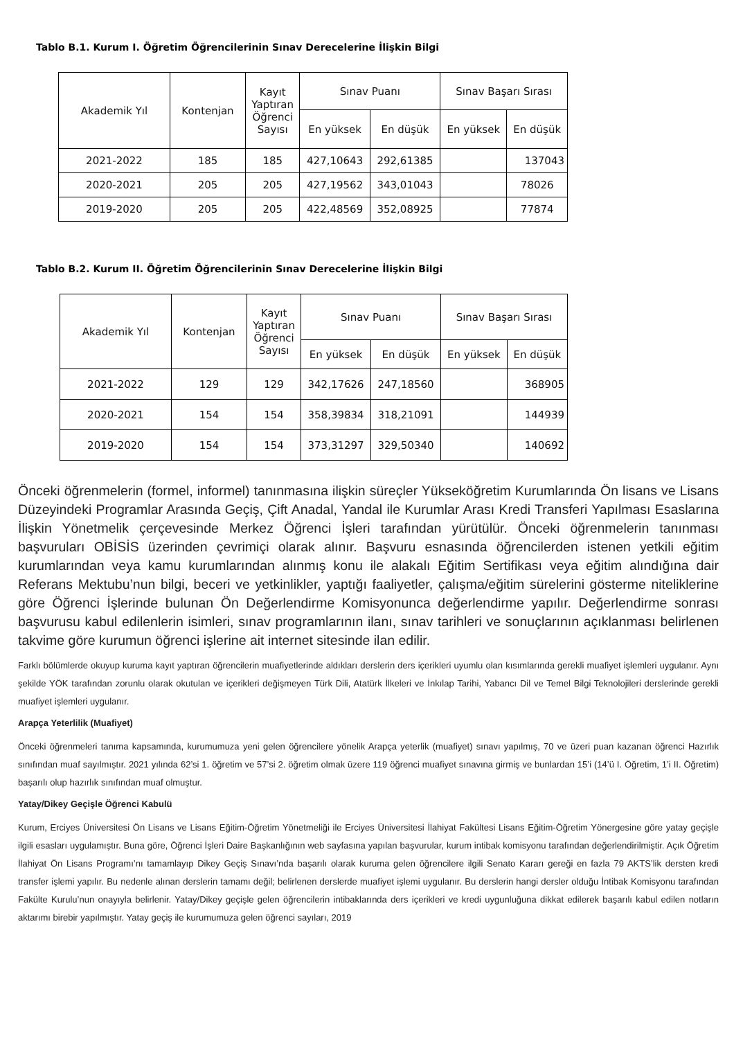Tablo B.1. Kurum I. Öğretim Öğrencilerinin Sınav Derecelerine İlişkin Bilgi
| Akademik Yıl | Kontenjan | Kayıt Yaptıran Öğrenci Sayısı | Sınav Puanı | | Sınav Başarı Sırası | |
| --- | --- | --- | --- | --- | --- | --- |
| | | | En yüksek | En düşük | En yüksek | En düşük |
| 2021-2022 | 185 | 185 | 427,10643 | 292,61385 | | 137043 |
| 2020-2021 | 205 | 205 | 427,19562 | 343,01043 | | 78026 |
| 2019-2020 | 205 | 205 | 422,48569 | 352,08925 | | 77874 |
Tablo B.2. Kurum II. Öğretim Öğrencilerinin Sınav Derecelerine İlişkin Bilgi
| Akademik Yıl | Kontenjan | Kayıt Yaptıran Öğrenci Sayısı | Sınav Puanı | | Sınav Başarı Sırası | |
| --- | --- | --- | --- | --- | --- | --- |
| | | | En yüksek | En düşük | En yüksek | En düşük |
| 2021-2022 | 129 | 129 | 342,17626 | 247,18560 | | 368905 |
| 2020-2021 | 154 | 154 | 358,39834 | 318,21091 | | 144939 |
| 2019-2020 | 154 | 154 | 373,31297 | 329,50340 | | 140692 |
Önceki öğrenmelerin (formel, informel) tanınmasına ilişkin süreçler Yükseköğretim Kurumlarında Ön lisans ve Lisans Düzeyindeki Programlar Arasında Geçiş, Çift Anadal, Yandal ile Kurumlar Arası Kredi Transferi Yapılması Esaslarına İlişkin Yönetmelik çerçevesinde Merkez Öğrenci İşleri tarafından yürütülür. Önceki öğrenmelerin tanınması başvuruları OBİSİS üzerinden çevrimiçi olarak alınır. Başvuru esnasında öğrencilerden istenen yetkili eğitim kurumlarından veya kamu kurumlarından alınmış konu ile alakalı Eğitim Sertifikası veya eğitim alındığına dair Referans Mektubu’nun bilgi, beceri ve yetkinlikler, yaptığı faaliyetler, çalışma/eğitim sürelerini gösterme niteliklerine göre Öğrenci İşlerinde bulunan Ön Değerlendirme Komisyonunca değerlendirme yapılır. Değerlendirme sonrası başvurusu kabul edilenlerin isimleri, sınav programlarının ilanı, sınav tarihleri ve sonuçlarının açıklanması belirlenen takvime göre kurumun öğrenci işlerine ait internet sitesinde ilan edilir.
Farklı bölümlerde okuyup kuruma kayıt yaptıran öğrencilerin muafiyetlerinde aldıkları derslerin ders içerikleri uyumlu olan kısımlarında gerekli muafiyet işlemleri uygulanır. Aynı şekilde YÖK tarafından zorunlu olarak okutulan ve içerikleri değişmeyen Türk Dili, Atatürk İlkeleri ve İnkılap Tarihi, Yabancı Dil ve Temel Bilgi Teknolojileri derslerinde gerekli muafiyet işlemleri uygulanır.
Arapça Yeterlilik (Muafiyet)
Önceki öğrenmeleri tanıma kapsamında, kurumumuza yeni gelen öğrencilere yönelik Arapça yeterlik (muafiyet) sınavı yapılmış, 70 ve üzeri puan kazanan öğrenci Hazırlık sınıfından muaf sayılmıştır. 2021 yılında 62’si 1. öğretim ve 57’si 2. öğretim olmak üzere 119 öğrenci muafiyet sınavına girmiş ve bunlardan 15’i (14’ü I. Öğretim, 1’i II. Öğretim) başarılı olup hazırlık sınıfından muaf olmuştur.
Yatay/Dikey Geçişle Öğrenci Kabulü
Kurum, Erciyes Üniversitesi Ön Lisans ve Lisans Eğitim-Öğretim Yönetmeliği ile Erciyes Üniversitesi İlahiyat Fakültesi Lisans Eğitim-Öğretim Yönergesine göre yatay geçişle ilgili esasları uygulamıştır. Buna göre, Öğrenci İşleri Daire Başkanlığının web sayfasına yapılan başvurular, kurum intibak komisyonu tarafından değerlendirilmiştir. Açık Öğretim İlahiyat Ön Lisans Programı’nı tamamlayıp Dikey Geçiş Sınavı’nda başarılı olarak kuruma gelen öğrencilere ilgili Senato Kararı gereği en fazla 79 AKTS’lik dersten kredi transfer işlemi yapılır. Bu nedenle alınan derslerin tamamı değil; belirlenen derslerde muafiyet işlemi uygulanır. Bu derslerin hangi dersler olduğu İntibak Komisyonu tarafından Fakülte Kurulu’nun onayıyla belirlenir. Yatay/Dikey geçişle gelen öğrencilerin intibaklarında ders içerikleri ve kredi uygunluğuna dikkat edilerek başarılı kabul edilen notların aktarımı birebir yapılmıştır. Yatay geçiş ile kurumumuza gelen öğrenci sayıları, 2019